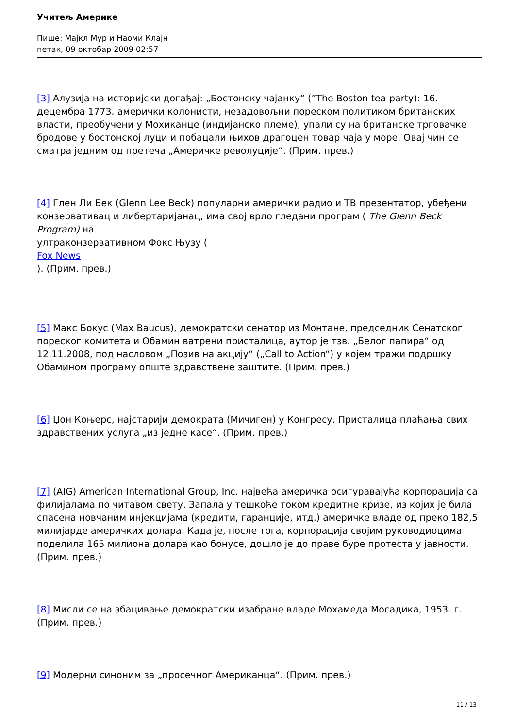Учитељ Америке
Пише: Мајкл Мур и Наоми Клајн
петак, 09 октобар 2009 02:57
[3] Алузија на историјски догађај: „Бостонску чајанку“ (”The Boston tea-party): 16. децембра 1773. амерички колонисти, незадовољни пореском политиком британских власти, преобучени у Мохиканце (индијанско племе), упали су на британске трговачке бродове у бостонској луци и побацали њихов драгоцен товар чаја у море. Овај чин се сматра једним од претеча „Америчке револуције“. (Прим. прев.)
[4] Глен Ли Бек (Glenn Lee Beck) популарни амерички радио и ТВ презентатор, убеђени конзервативац и либертаријанац, има свој врло гледани програм ( The Glenn Beck Program) на
ултраконзервативном Фокс Њузу (
Fox News
). (Прим. прев.)
[5] Макс Бокус (Max Baucus), демократски сенатор из Монтане, председник Сенатског пореског комитета и Обамин ватрени присталица, аутор је тзв. „Белог папира“ од 12.11.2008, под насловом „Позив на акцију“ („Call to Action“) у којем тражи подршку Обамином програму опште здравствене заштите. (Прим. прев.)
[6] Џон Коњерс, најстарији демократа (Мичиген) у Конгресу. Присталица плаћања свих здравствених услуга „из једне касе“. (Прим. прев.)
[7] (AIG) American International Group, Inc. највећа америчка осигуравајућа корпорација са филијалама по читавом свету. Запала у тешкоће током кредитне кризе, из којих је била спасена новчаним инјекцијама (кредити, гаранције, итд.) америчке владе од преко 182,5 милијарде америчких долара. Када је, после тога, корпорација својим руководиоцима поделила 165 милиона долара као бонусе, дошло је до праве буре протеста у јавности. (Прим. прев.)
[8] Мисли се на збацивање демократски изабране владе Мохамеда Мосадика, 1953. г. (Прим. прев.)
[9] Модерни синоним за „просечног Американца“. (Прим. прев.)
11 / 13